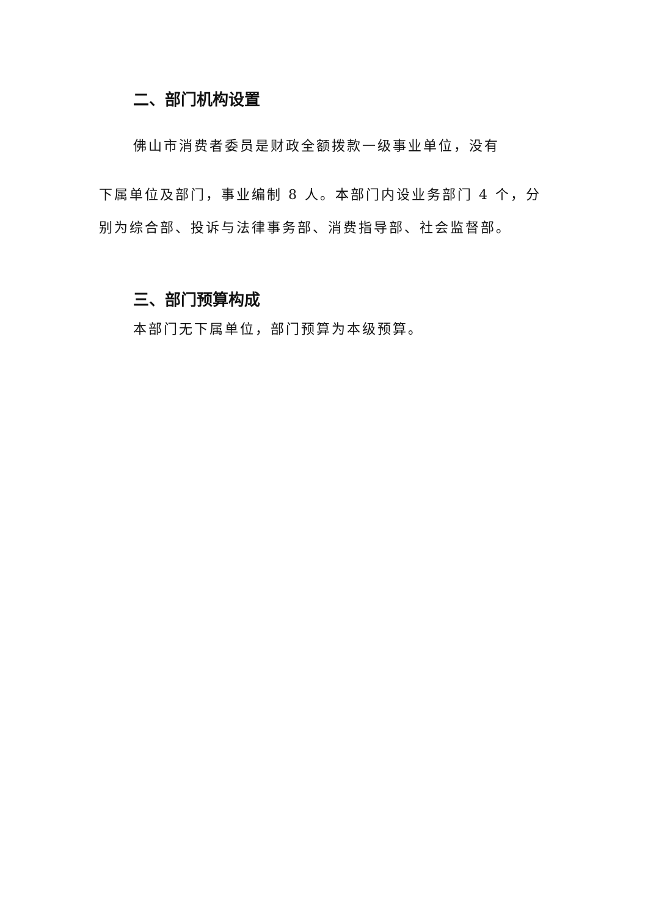二、部门机构设置
佛山市消费者委员是财政全额拨款一级事业单位，没有
下属单位及部门，事业编制 8 人。本部门内设业务部门 4 个，分别为综合部、投诉与法律事务部、消费指导部、社会监督部。
三、部门预算构成
本部门无下属单位，部门预算为本级预算。